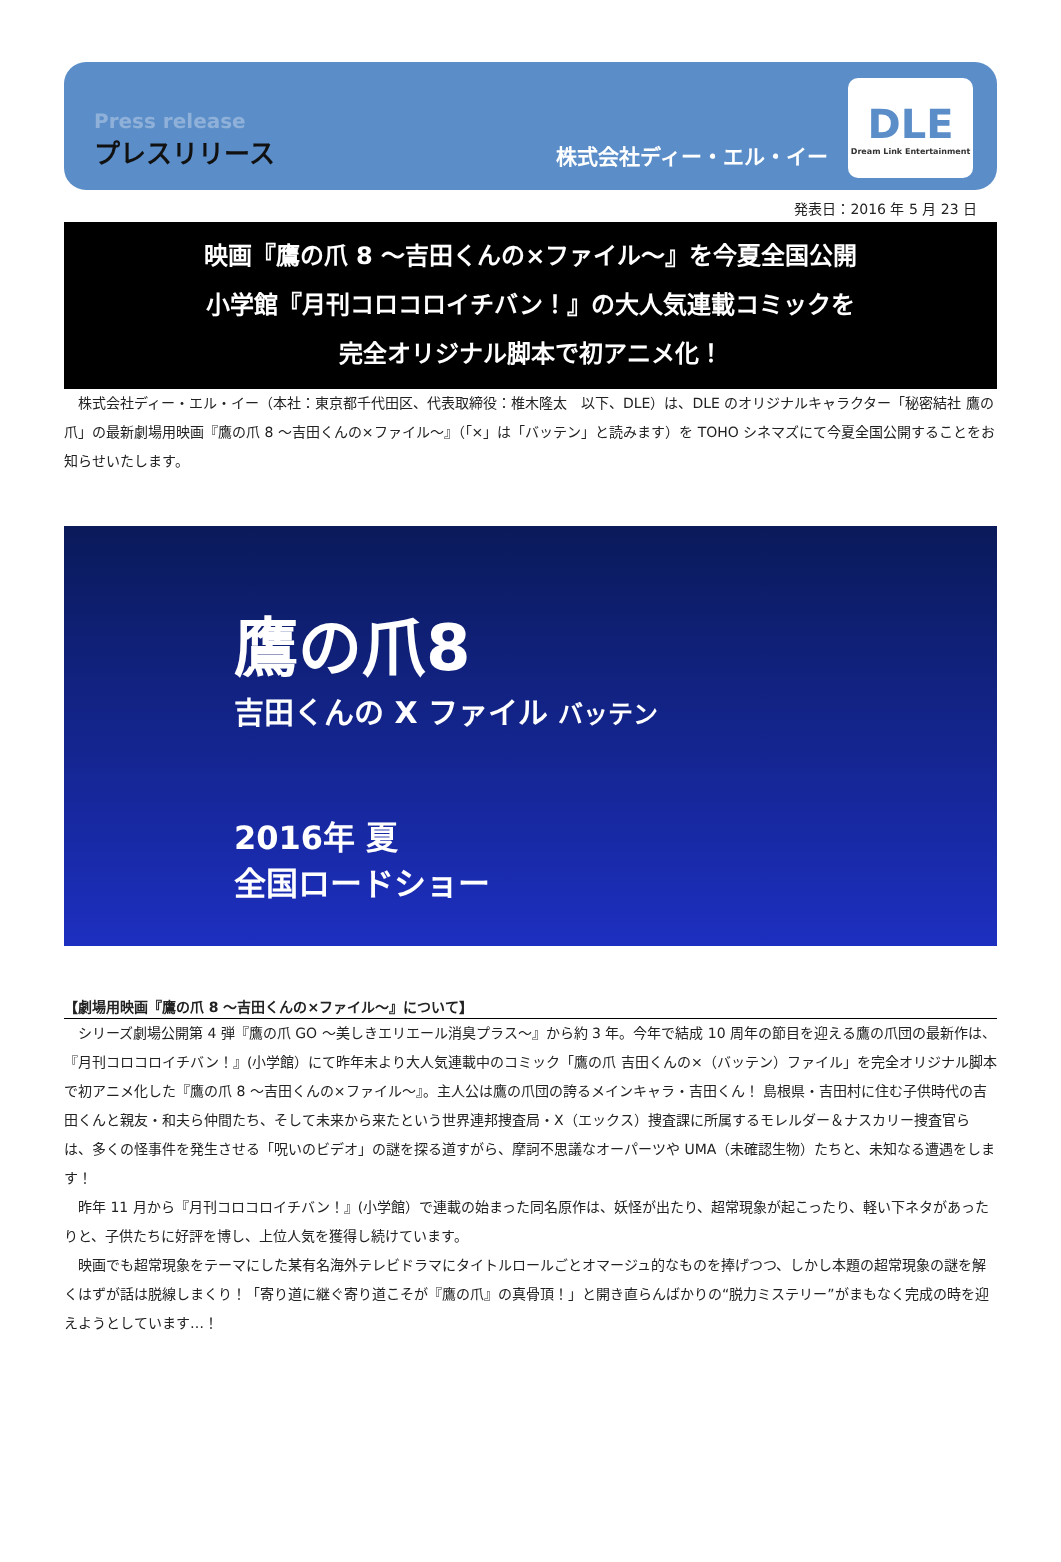Press release
プレスリリース
株式会社ディー・エル・イー
DLE
Dream Link Entertainment
発表日：2016 年 5 月 23 日
映画『鷹の爪 8 ～吉田くんの×ファイル～』を今夏全国公開
小学館『月刊コロコロイチバン！』の大人気連載コミックを
完全オリジナル脚本で初アニメ化！
株式会社ディー・エル・イー（本社：東京都千代田区、代表取締役：椎木隆太　以下、DLE）は、DLE のオリジナルキャラクター「秘密結社 鷹の爪」の最新劇場用映画『鷹の爪 8 ～吉田くんの×ファイル～』（「×」は「バッテン」と読みます）を TOHO シネマズにて今夏全国公開することをお知らせいたします。
鷹の爪8
吉田くんの X ファイル バッテン
2016年 夏
全国ロードショー
【劇場用映画『鷹の爪 8 ～吉田くんの×ファイル～』について】
シリーズ劇場公開第 4 弾『鷹の爪 GO ～美しきエリエール消臭プラス～』から約 3 年。今年で結成 10 周年の節目を迎える鷹の爪団の最新作は、『月刊コロコロイチバン！』(小学館）にて昨年末より大人気連載中のコミック「鷹の爪 吉田くんの×（バッテン）ファイル」を完全オリジナル脚本で初アニメ化した『鷹の爪 8 ～吉田くんの×ファイル～』。主人公は鷹の爪団の誇るメインキャラ・吉田くん！ 島根県・吉田村に住む子供時代の吉田くんと親友・和夫ら仲間たち、そして未来から来たという世界連邦捜査局・X（エックス）捜査課に所属するモレルダー＆ナスカリー捜査官らは、多くの怪事件を発生させる「呪いのビデオ」の謎を探る道すがら、摩訶不思議なオーパーツや UMA（未確認生物）たちと、未知なる遭遇をします！
昨年 11 月から『月刊コロコロイチバン！』(小学館）で連載の始まった同名原作は、妖怪が出たり、超常現象が起こったり、軽い下ネタがあったりと、子供たちに好評を博し、上位人気を獲得し続けています。
映画でも超常現象をテーマにした某有名海外テレビドラマにタイトルロールごとオマージュ的なものを捧げつつ、しかし本題の超常現象の謎を解くはずが話は脱線しまくり！「寄り道に継ぐ寄り道こそが『鷹の爪』の真骨頂！」と開き直らんばかりの“脱力ミステリー”がまもなく完成の時を迎えようとしています…！